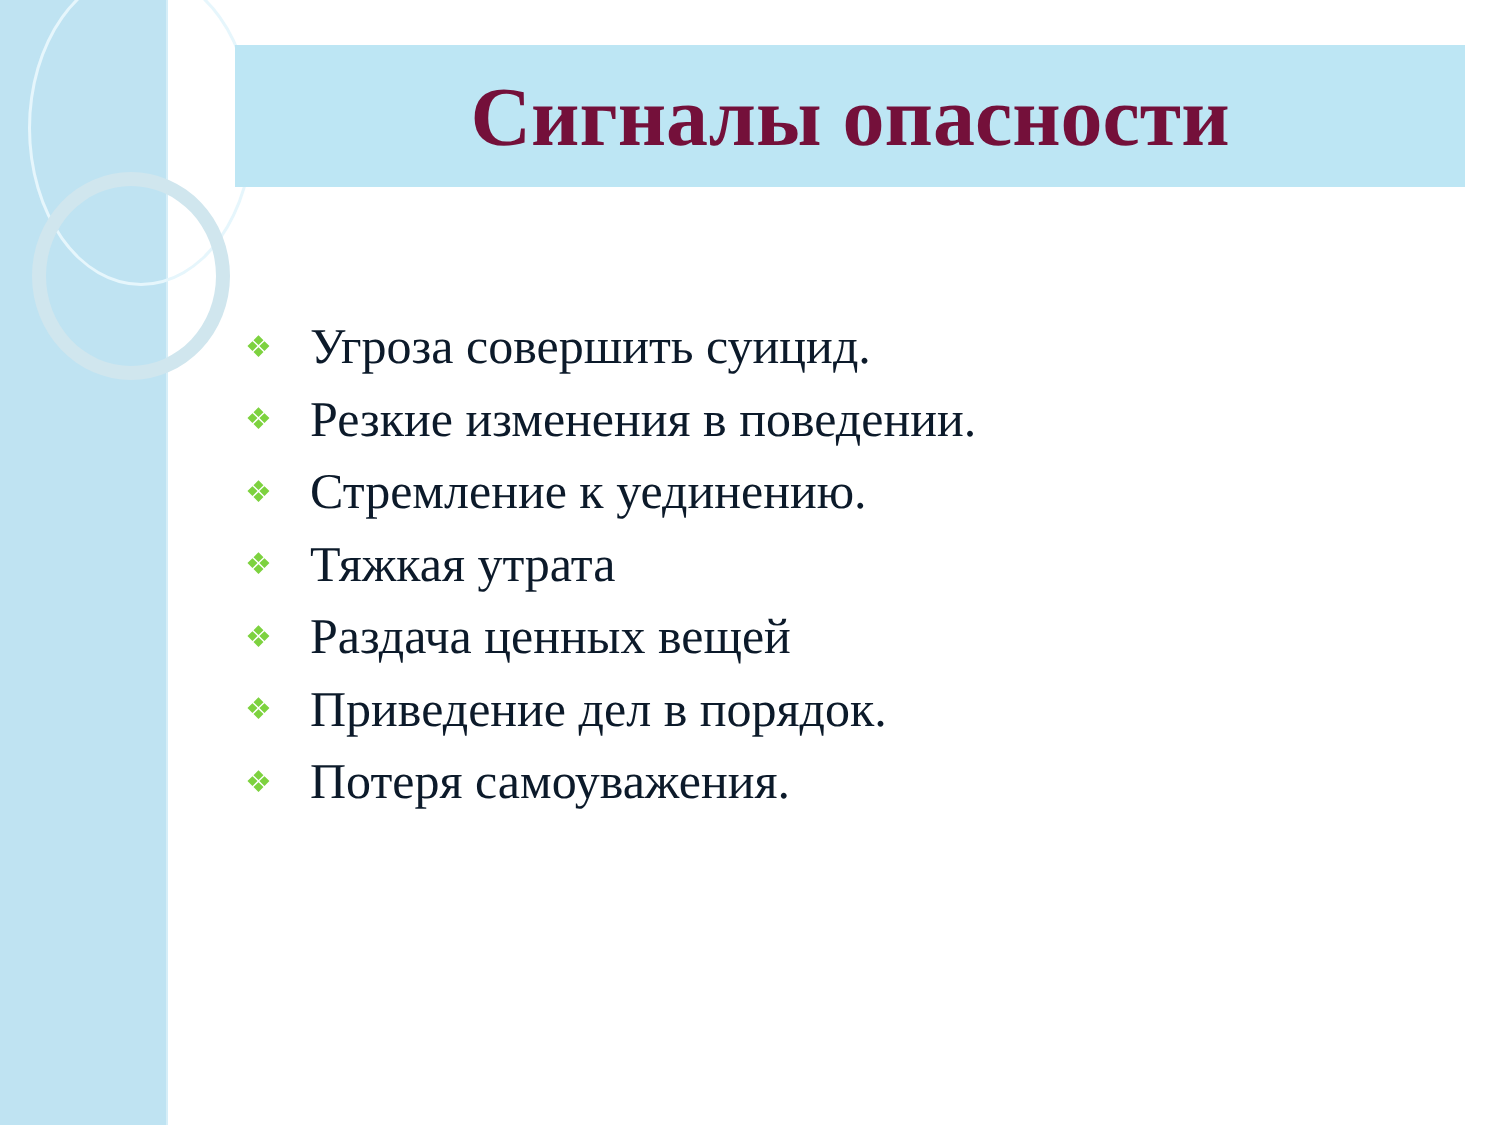Сигналы опасности
❖ Угроза совершить суицид.
❖ Резкие изменения в поведении.
❖ Стремление к уединению.
❖ Тяжкая утрата
❖ Раздача ценных вещей
❖ Приведение дел в порядок.
❖ Потеря самоуважения.